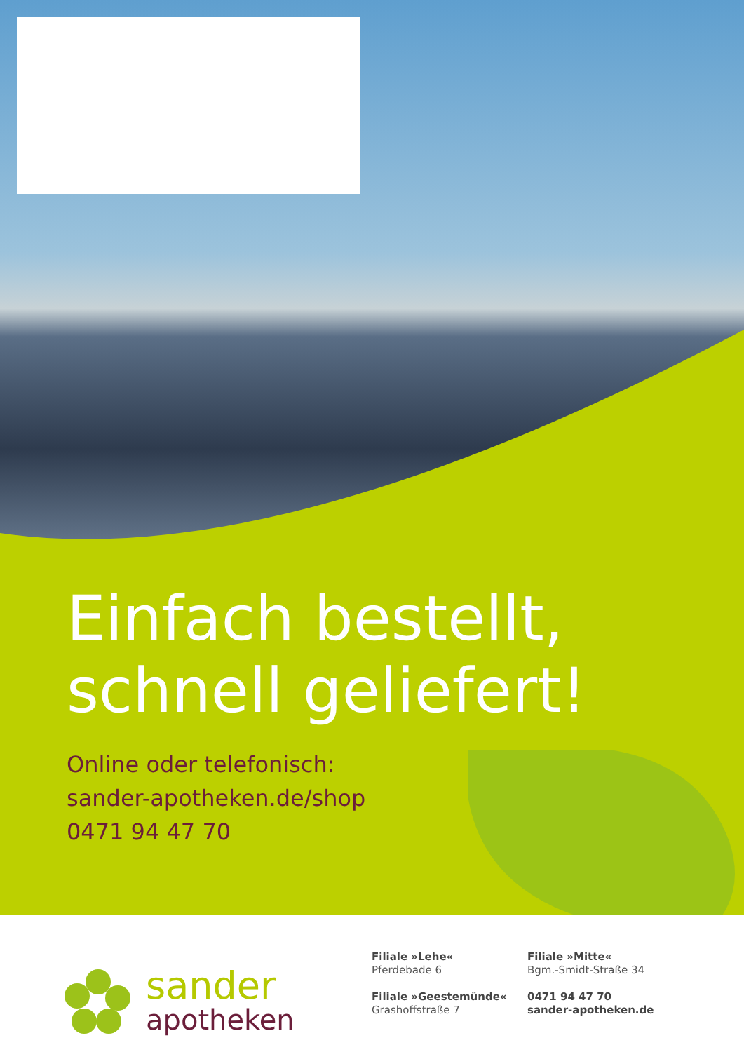Einfach bestellt,
schnell geliefert!
Online oder telefonisch:
sander-apotheken.de/shop
0471 94 47 70
sander
apotheken
Filiale »Lehe«
Pferdebade 6
Filiale »Geestemünde«
Grashoffstraße 7
Filiale »Mitte«
Bgm.-Smidt-Straße 34
0471 94 47 70
sander-apotheken.de